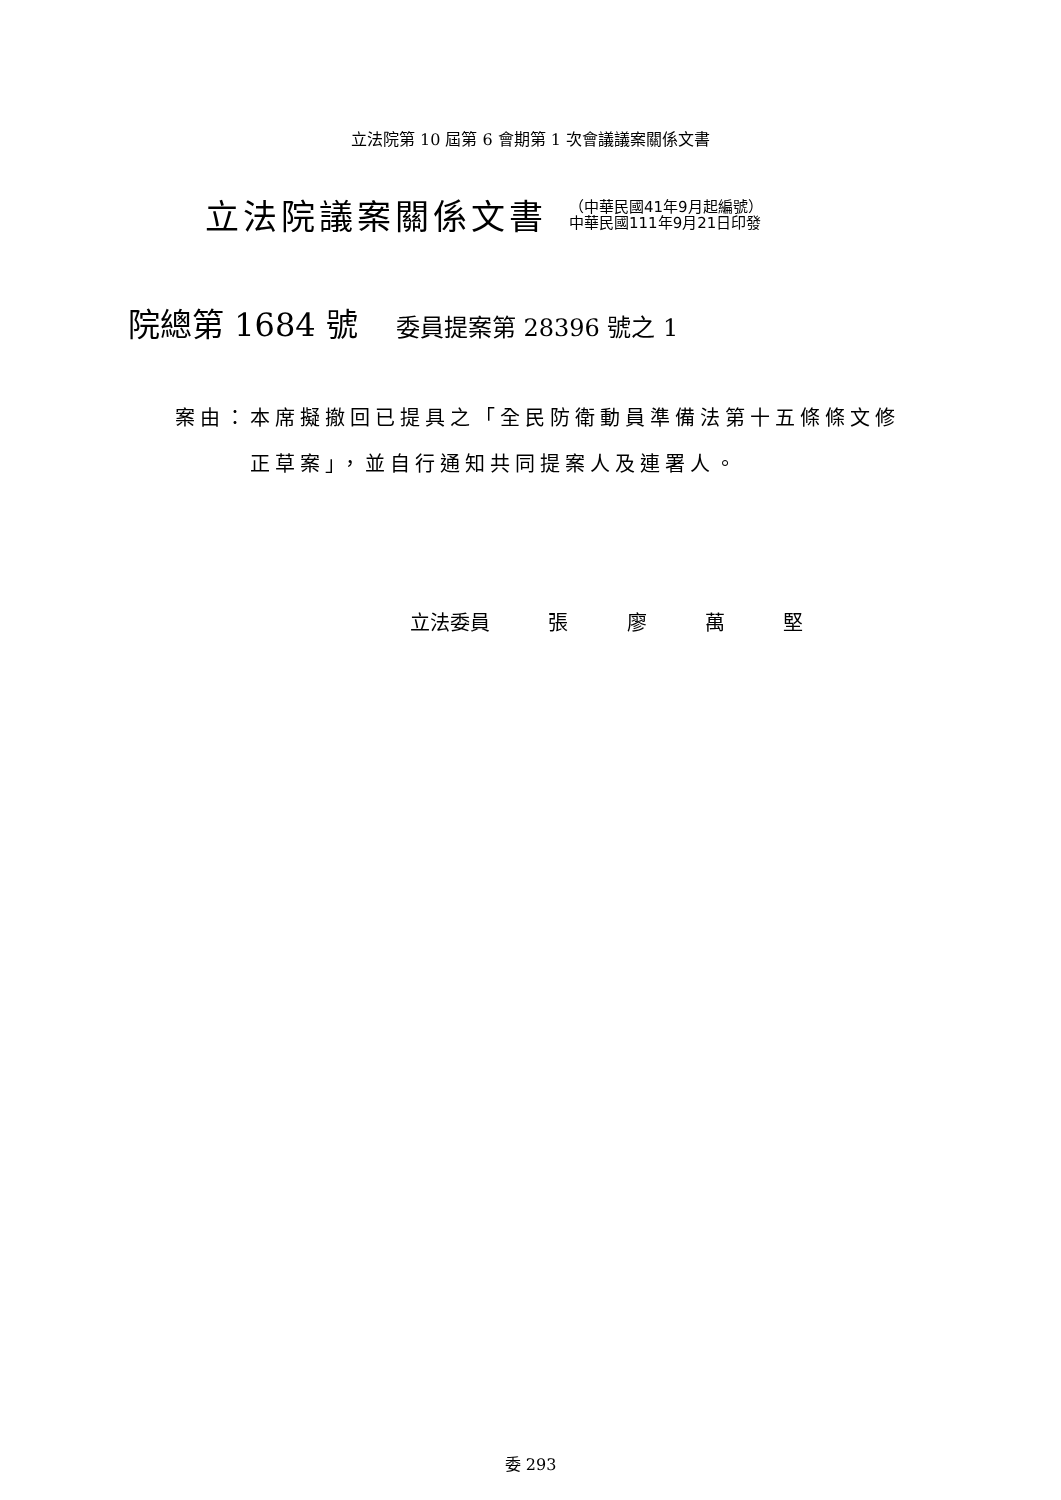立法院第 10 屆第 6 會期第 1 次會議議案關係文書
立法院議案關係文書
（中華民國41年9月起編號）
中華民國111年9月21日印發
院總第 1684 號 委員提案第 28396 號之 1
案由：本席擬撤回已提具之「全民防衛動員準備法第十五條條文修
正草案」，並自行通知共同提案人及連署人。
立法委員 張 廖 萬 堅
委 293